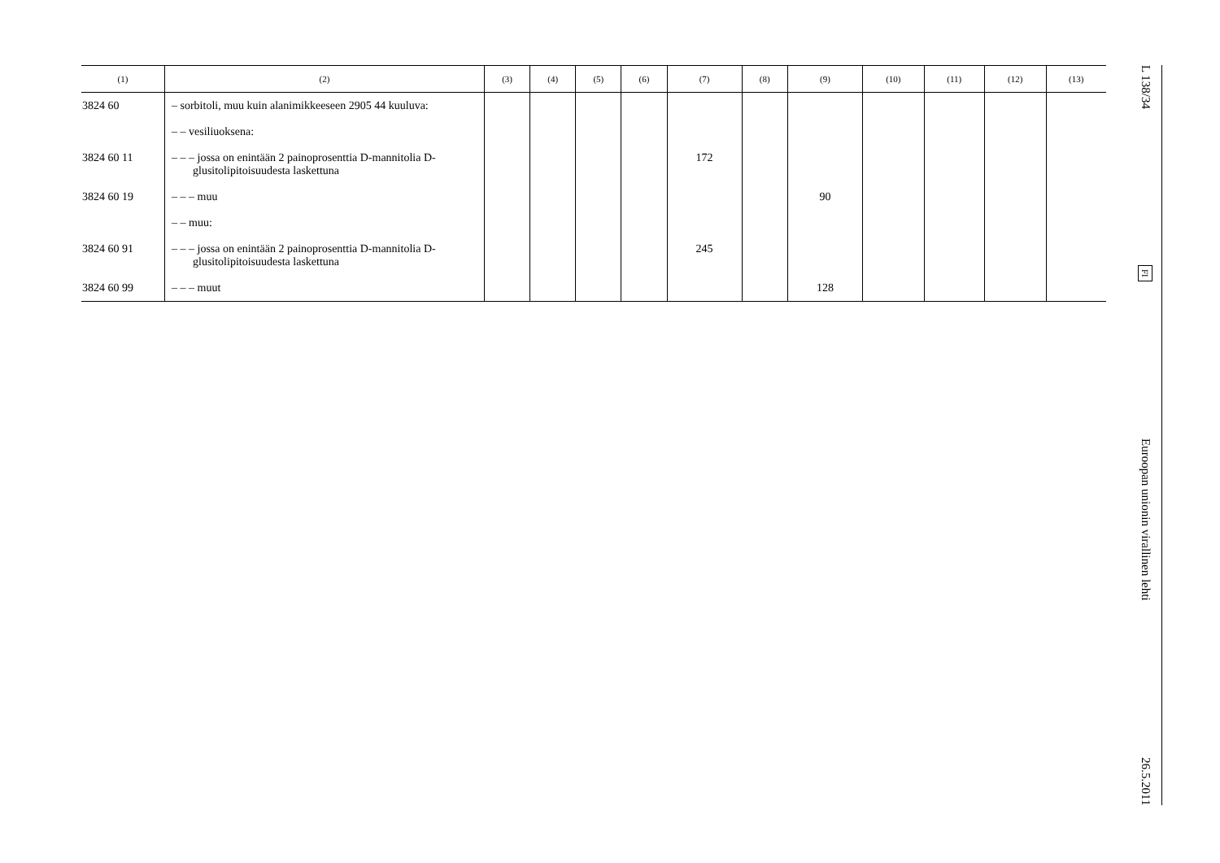| (1) | (2) | (3) | (4) | (5) | (6) | (7) | (8) | (9) | (10) | (11) | (12) | (13) |
| --- | --- | --- | --- | --- | --- | --- | --- | --- | --- | --- | --- | --- |
| 3824 60 | – sorbitoli, muu kuin alanimikkeeseen 2905 44 kuuluva: | | | | | | | | | | | |
| | – – vesiliuoksena: | | | | | | | | | | | |
| 3824 60 11 | – – – jossa on enintään 2 painoprosenttia D-mannitolia D-glusitolipitoisuudesta laskettuna | | | | | 172 | | | | | | |
| 3824 60 19 | – – – muu | | | | | | | 90 | | | | |
| | – – muu: | | | | | | | | | | | |
| 3824 60 91 | – – – jossa on enintään 2 painoprosenttia D-mannitolia D-glusitolipitoisuudesta laskettuna | | | | | 245 | | | | | | |
| 3824 60 99 | – – – muut | | | | | | | 128 | | | | |
L 138/34
FI
Euroopan unionin virallinen lehti
26.5.2011